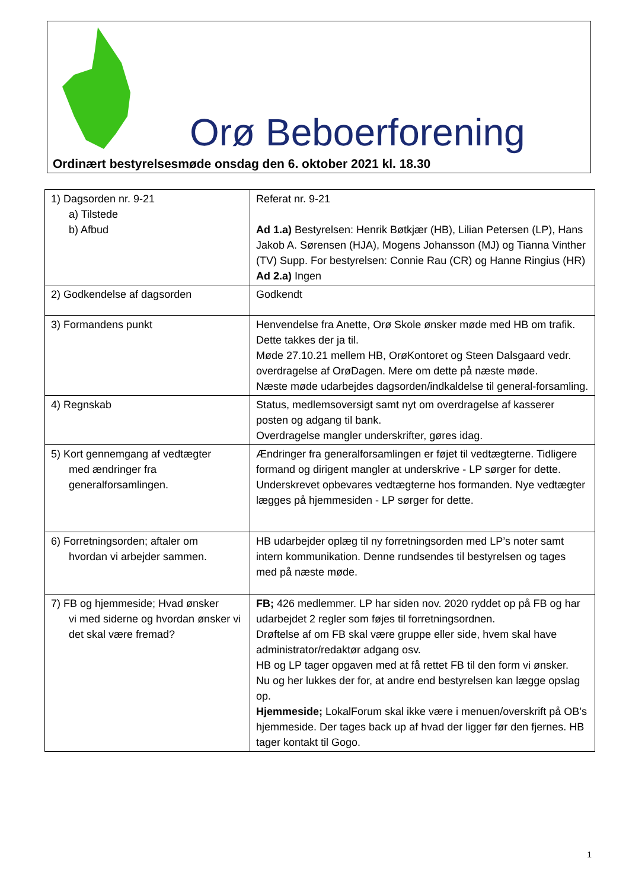Orø Beboerforening
Ordinært bestyrelsesmøde onsdag den 6. oktober 2021 kl. 18.30
| 1) Dagsorden nr. 9-21 a) Tilstede b) Afbud | Referat nr. 9-21 Ad 1.a) Bestyrelsen: Henrik Bøtkjær (HB), Lilian Petersen (LP), Hans Jakob A. Sørensen (HJA), Mogens Johansson (MJ) og Tianna Vinther (TV) Supp. For bestyrelsen: Connie Rau (CR) og Hanne Ringius (HR) Ad 2.a) Ingen |
| 2) Godkendelse af dagsorden | Godkendt |
| 3) Formandens punkt | Henvendelse fra Anette, Orø Skole ønsker møde med HB om trafik. Dette takkes der ja til. Møde 27.10.21 mellem HB, OrøKontoret og Steen Dalsgaard vedr. overdragelse af OrøDagen. Mere om dette på næste møde. Næste møde udarbejdes dagsorden/indkaldelse til general-forsamling. |
| 4) Regnskab | Status, medlemsoversigt samt nyt om overdragelse af kasserer posten og adgang til bank. Overdragelse mangler underskrifter, gøres idag. |
| 5) Kort gennemgang af vedtægter med ændringer fra generalforsamlingen. | Ændringer fra generalforsamlingen er føjet til vedtægterne. Tidligere formand og dirigent mangler at underskrive - LP sørger for dette. Underskrevet opbevares vedtægterne hos formanden. Nye vedtægter lægges på hjemmesiden - LP sørger for dette. |
| 6) Forretningsorden; aftaler om hvordan vi arbejder sammen. | HB udarbejder oplæg til ny forretningsorden med LP’s noter samt intern kommunikation. Denne rundsendes til bestyrelsen og tages med på næste møde. |
| 7) FB og hjemmeside; Hvad ønsker vi med siderne og hvordan ønsker vi det skal være fremad? | FB; 426 medlemmer. LP har siden nov. 2020 ryddet op på FB og har udarbejdet 2 regler som føjes til forretningsordnen. Drøftelse af om FB skal være gruppe eller side, hvem skal have administrator/redaktør adgang osv. HB og LP tager opgaven med at få rettet FB til den form vi ønsker. Nu og her lukkes der for, at andre end bestyrelsen kan lægge opslag op. Hjemmeside; LokalForum skal ikke være i menuen/overskrift på OB’s hjemmeside. Der tages back up af hvad der ligger før den fjernes. HB tager kontakt til Gogo. |
1